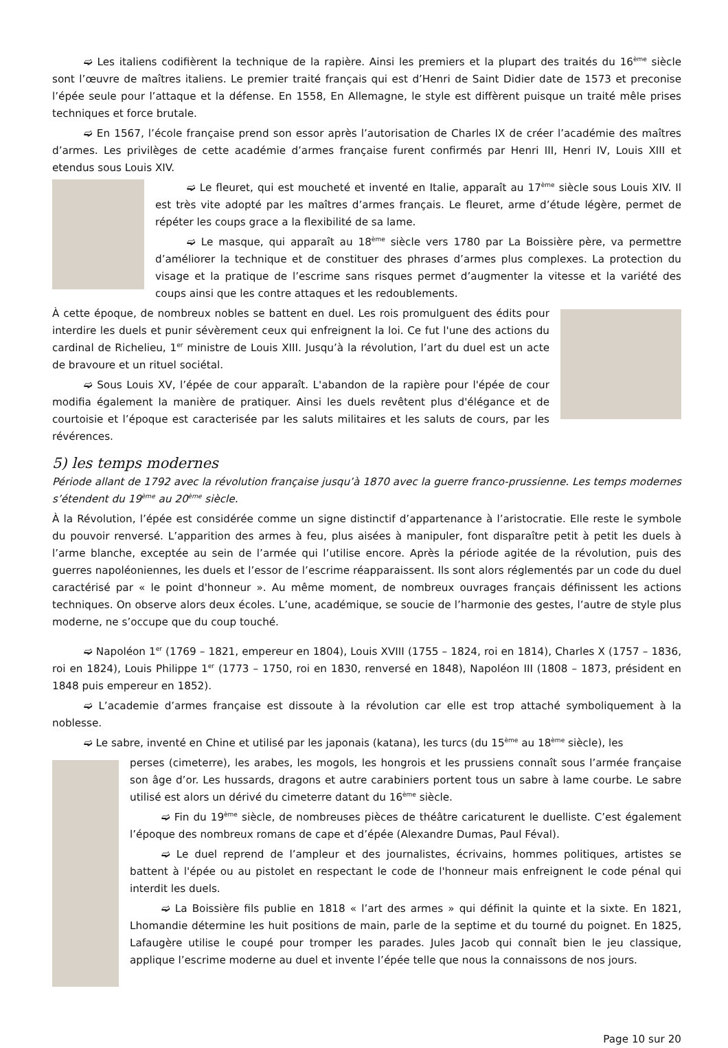➫ Les italiens codifièrent la technique de la rapière. Ainsi les premiers et la plupart des traités du 16<sup>ème</sup> siècle sont l’œuvre de maîtres italiens. Le premier traité français qui est d’Henri de Saint Didier date de 1573 et preconise l’épée seule pour l’attaque et la défense. En 1558, En Allemagne, le style est diffèrent puisque un traité mêle prises techniques et force brutale.
➫ En 1567, l’école française prend son essor après l’autorisation de Charles IX de créer l’académie des maîtres d’armes. Les privilèges de cette académie d’armes française furent confirmés par Henri III, Henri IV, Louis XIII et etendus sous Louis XIV.
➫ Le fleuret, qui est moucheté et inventé en Italie, apparaît au 17<sup>ème</sup> siècle sous Louis XIV. Il est très vite adopté par les maîtres d’armes français. Le fleuret, arme d’étude légère, permet de répéter les coups grace a la flexibilité de sa lame.
➫ Le masque, qui apparaît au 18<sup>ème</sup> siècle vers 1780 par La Boissière père, va permettre d’améliorer la technique et de constituer des phrases d’armes plus complexes. La protection du visage et la pratique de l’escrime sans risques permet d’augmenter la vitesse et la variété des coups ainsi que les contre attaques et les redoublements.
À cette époque, de nombreux nobles se battent en duel. Les rois promulguent des édits pour interdire les duels et punir sévèrement ceux qui enfreignent la loi. Ce fut l'une des actions du cardinal de Richelieu, 1<sup>er</sup> ministre de Louis XIII. Jusqu’à la révolution, l’art du duel est un acte de bravoure et un rituel sociétal.
➫ Sous Louis XV, l’épée de cour apparaît. L'abandon de la rapière pour l'épée de cour modifia également la manière de pratiquer. Ainsi les duels revêtent plus d'élégance et de courtoisie et l’époque est caracterisée par les saluts militaires et les saluts de cours, par les révérences.
5) les temps modernes
Période allant de 1792 avec la révolution française jusqu’à 1870 avec la guerre franco-prussienne. Les temps modernes s’étendent du 19<sup>ème</sup> au 20<sup>ème</sup> siècle.
À la Révolution, l’épée est considérée comme un signe distinctif d’appartenance à l’aristocratie. Elle reste le symbole du pouvoir renversé. L’apparition des armes à feu, plus aisées à manipuler, font disparaître petit à petit les duels à l’arme blanche, exceptée au sein de l’armée qui l’utilise encore. Après la période agitée de la révolution, puis des guerres napoléoniennes, les duels et l’essor de l’escrime réapparaissent. Ils sont alors réglementés par un code du duel caractérisé par « le point d'honneur ». Au même moment, de nombreux ouvrages français définissent les actions techniques. On observe alors deux écoles. L’une, académique, se soucie de l’harmonie des gestes, l’autre de style plus moderne, ne s’occupe que du coup touché.
➫ Napoléon 1<sup>er</sup> (1769 – 1821, empereur en 1804), Louis XVIII (1755 – 1824, roi en 1814), Charles X (1757 – 1836, roi en 1824), Louis Philippe 1<sup>er</sup> (1773 – 1750, roi en 1830, renversé en 1848), Napoléon III (1808 – 1873, président en 1848 puis empereur en 1852).
➫ L’academie d’armes française est dissoute à la révolution car elle est trop attaché symboliquement à la noblesse.
➫ Le sabre, inventé en Chine et utilisé par les japonais (katana), les turcs (du 15<sup>ème</sup> au 18<sup>ème</sup> siècle), les
perses (cimeterre), les arabes, les mogols, les hongrois et les prussiens connaît sous l’armée française son âge d’or. Les hussards, dragons et autre carabiniers portent tous un sabre à lame courbe. Le sabre utilisé est alors un dérivé du cimeterre datant du 16<sup>ème</sup> siècle.
➫ Fin du 19<sup>ème</sup> siècle, de nombreuses pièces de théâtre caricaturent le duelliste. C’est également l’époque des nombreux romans de cape et d’épée (Alexandre Dumas, Paul Féval).
➫ Le duel reprend de l’ampleur et des journalistes, écrivains, hommes politiques, artistes se battent à l'épée ou au pistolet en respectant le code de l'honneur mais enfreignent le code pénal qui interdit les duels.
➫ La Boissière fils publie en 1818 « l’art des armes » qui définit la quinte et la sixte. En 1821, Lhomandie détermine les huit positions de main, parle de la septime et du tourné du poignet. En 1825, Lafaugère utilise le coupé pour tromper les parades. Jules Jacob qui connaît bien le jeu classique, applique l’escrime moderne au duel et invente l’épée telle que nous la connaissons de nos jours.
Page 10 sur 20